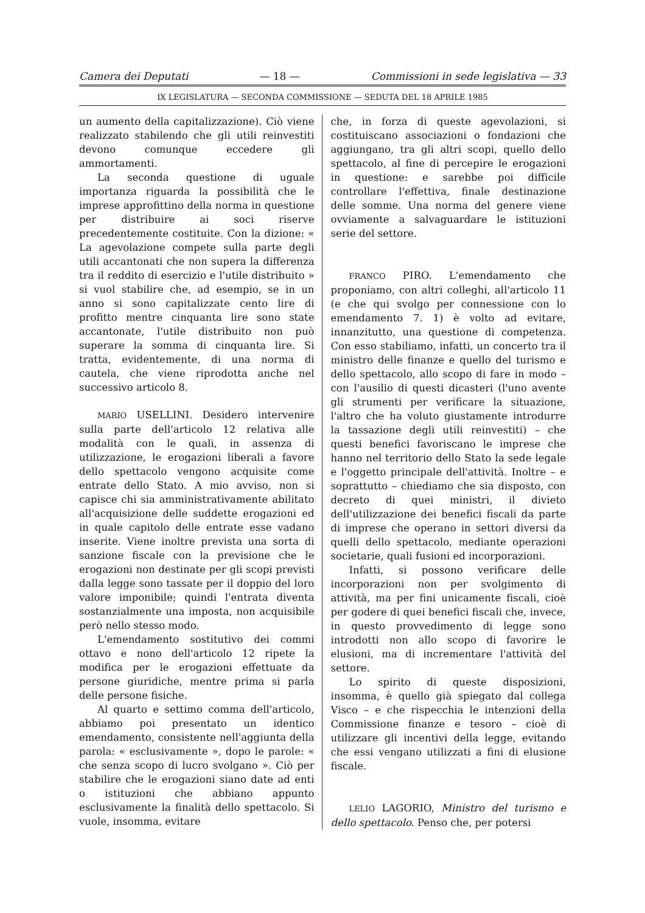Camera dei Deputati — 18 — Commissioni in sede legislativa — 33
IX LEGISLATURA — SECONDA COMMISSIONE — SEDUTA DEL 18 APRILE 1985
un aumento della capitalizzazione). Ciò viene realizzato stabilendo che gli utili reinvestiti devono comunque eccedere gli ammortamenti.
La seconda questione di uguale importanza riguarda la possibilità che le imprese approfittino della norma in questione per distribuire ai soci riserve precedentemente costituite. Con la dizione: « La agevolazione compete sulla parte degli utili accantonati che non supera la differenza tra il reddito di esercizio e l'utile distribuito » si vuol stabilire che, ad esempio, se in un anno si sono capitalizzate cento lire di profitto mentre cinquanta lire sono state accantonate, l'utile distribuito non può superare la somma di cinquanta lire. Si tratta, evidentemente, di una norma di cautela, che viene riprodotta anche nel successivo articolo 8.
MARIO USELLINI. Desidero intervenire sulla parte dell'articolo 12 relativa alle modalità con le quali, in assenza di utilizzazione, le erogazioni liberali a favore dello spettacolo vengono acquisite come entrate dello Stato. A mio avviso, non si capisce chi sia amministrativamente abilitato all'acquisizione delle suddette erogazioni ed in quale capitolo delle entrate esse vadano inserite. Viene inoltre prevista una sorta di sanzione fiscale con la previsione che le erogazioni non destinate per gli scopi previsti dalla legge sono tassate per il doppio del loro valore imponibile; quindi l'entrata diventa sostanzialmente una imposta, non acquisibile però nello stesso modo.
L'emendamento sostitutivo dei commi ottavo e nono dell'articolo 12 ripete la modifica per le erogazioni effettuate da persone giuridiche, mentre prima si parla delle persone fisiche.
Al quarto e settimo comma dell'articolo, abbiamo poi presentato un identico emendamento, consistente nell'aggiunta della parola: « esclusivamente », dopo le parole: « che senza scopo di lucro svolgano ». Ciò per stabilire che le erogazioni siano date ad enti o istituzioni che abbiano appunto esclusivamente la finalità dello spettacolo. Si vuole, insomma, evitare
che, in forza di queste agevolazioni, si costituiscano associazioni o fondazioni che aggiungano, tra gli altri scopi, quello dello spettacolo, al fine di percepire le erogazioni in questione: e sarebbe poi difficile controllare l'effettiva, finale destinazione delle somme. Una norma del genere viene ovviamente a salvaguardare le istituzioni serie del settore.
FRANCO PIRO. L'emendamento che proponiamo, con altri colleghi, all'articolo 11 (e che qui svolgo per connessione con lo emendamento 7. 1) è volto ad evitare, innanzitutto, una questione di competenza. Con esso stabiliamo, infatti, un concerto tra il ministro delle finanze e quello del turismo e dello spettacolo, allo scopo di fare in modo – con l'ausilio di questi dicasteri (l'uno avente gli strumenti per verificare la situazione, l'altro che ha voluto giustamente introdurre la tassazione degli utili reinvestiti) – che questi benefici favoriscano le imprese che hanno nel territorio dello Stato la sede legale e l'oggetto principale dell'attività. Inoltre – e soprattutto – chiediamo che sia disposto, con decreto di quei ministri, il divieto dell'utilizzazione dei benefici fiscali da parte di imprese che operano in settori diversi da quelli dello spettacolo, mediante operazioni societarie, quali fusioni ed incorporazioni.
Infatti, si possono verificare delle incorporazioni non per svolgimento di attività, ma per fini unicamente fiscali, cioè per godere di quei benefici fiscali che, invece, in questo provvedimento di legge sono introdotti non allo scopo di favorire le elusioni, ma di incrementare l'attività del settore.
Lo spirito di queste disposizioni, insomma, è quello già spiegato dal collega Visco – e che rispecchia le intenzioni della Commissione finanze e tesoro – cioè di utilizzare gli incentivi della legge, evitando che essi vengano utilizzati a fini di elusione fiscale.
LELIO LAGORIO, Ministro del turismo e dello spettacolo. Penso che, per potersi